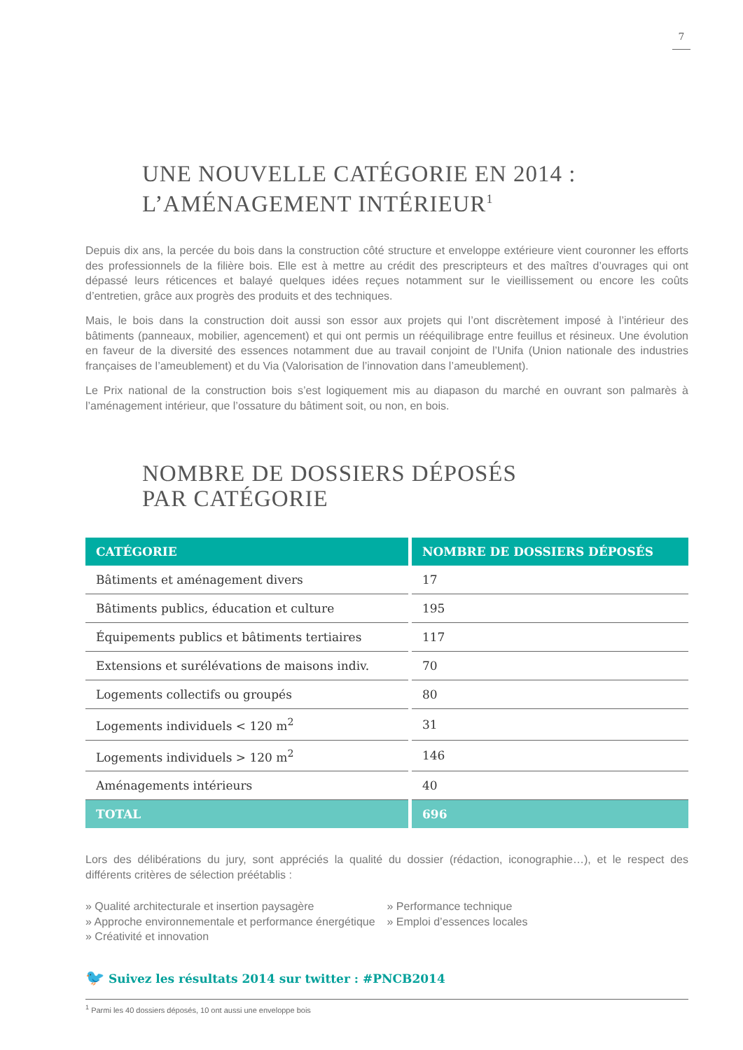7
UNE NOUVELLE CATÉGORIE EN 2014 :
L’AMÉNAGEMENT INTÉRIEUR<sup>1</sup>
Depuis dix ans, la percée du bois dans la construction côté structure et enveloppe extérieure vient couronner les efforts des professionnels de la filière bois. Elle est à mettre au crédit des prescripteurs et des maîtres d’ouvrages qui ont dépassé leurs réticences et balayé quelques idées reçues notamment sur le vieillissement ou encore les coûts d’entretien, grâce aux progrès des produits et des techniques.
Mais, le bois dans la construction doit aussi son essor aux projets qui l’ont discrètement imposé à l’intérieur des bâtiments (panneaux, mobilier, agencement) et qui ont permis un rééquilibrage entre feuillus et résineux. Une évolution en faveur de la diversité des essences notamment due au travail conjoint de l’Unifa (Union nationale des industries françaises de l’ameublement) et du Via (Valorisation de l’innovation dans l’ameublement).
Le Prix national de la construction bois s’est logiquement mis au diapason du marché en ouvrant son palmarès à l’aménagement intérieur, que l’ossature du bâtiment soit, ou non, en bois.
NOMBRE DE DOSSIERS DÉPOSÉS
PAR CATÉGORIE
| CATÉGORIE | NOMBRE DE DOSSIERS DÉPOSÉS |
| --- | --- |
| Bâtiments et aménagement divers | 17 |
| Bâtiments publics, éducation et culture | 195 |
| Équipements publics et bâtiments tertiaires | 117 |
| Extensions et surélévations de maisons indiv. | 70 |
| Logements collectifs ou groupés | 80 |
| Logements individuels < 120 m<sup>2</sup> | 31 |
| Logements individuels > 120 m<sup>2</sup> | 146 |
| Aménagements intérieurs | 40 |
| TOTAL | 696 |
Lors des délibérations du jury, sont appréciés la qualité du dossier (rédaction, iconographie…), et le respect des différents critères de sélection préétablis :
» Qualité architecturale et insertion paysagère
» Approche environnementale et performance énergétique
» Créativité et innovation
» Performance technique
» Emploi d’essences locales
🐦 Suivez les résultats 2014 sur twitter : #PNCB2014
<sup>1</sup> Parmi les 40 dossiers déposés, 10 ont aussi une enveloppe bois